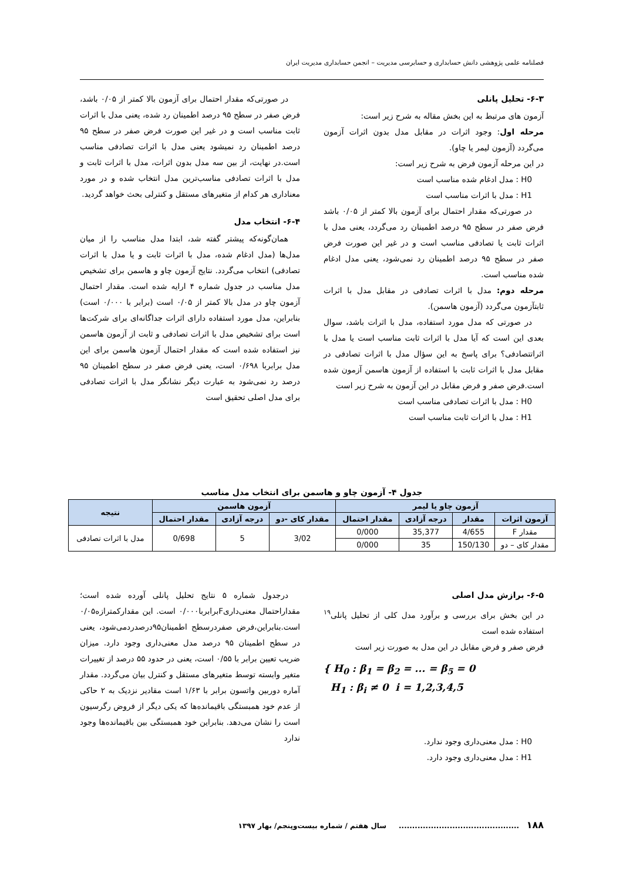فصلنامه علمی پژوهشی دانش حسابداری و حسابرسی مدیریت – انجمن حسابداری مدیریت ایران
۶-۳- تحلیل پانلی
آزمون های مرتبط به این بخش مقاله به شرح زیر است:
مرحله اول: وجود اثرات در مقابل مدل بدون اثرات آزمون می‌گردد (آزمون لیمر یا چاو).
در این مرحله آزمون فرض به شرح زیر است:
H0 : مدل ادغام شده مناسب است
H1 : مدل با اثرات مناسب است
در صورتی‌که مقدار احتمال برای آزمون بالا کمتر از ۰/۰۵ باشد فرض صفر در سطح ۹۵ درصد اطمینان رد می‌گردد، یعنی مدل با اثرات ثابت یا تصادفی مناسب است و در غیر این صورت فرض صفر در سطح ۹۵ درصد اطمینان رد نمی‌شود، یعنی مدل ادغام شده مناسب است.
مرحله دوم: مدل با اثرات تصادفی در مقابل مدل با اثرات ثابتآزمون می‌گردد (آزمون هاسمن).
در صورتی که مدل مورد استفاده، مدل با اثرات باشد، سوال بعدی این است که آیا مدل با اثرات ثابت مناسب است یا مدل با اثراتتصادفی؟ برای پاسخ به این سؤال مدل با اثرات تصادفی در مقابل مدل با اثرات ثابت با استفاده از آزمون هاسمن آزمون شده است.فرض صفر و فرض مقابل در این آزمون به شرح زیر است
H0 : مدل با اثرات تصادفی مناسب است
H1 : مدل با اثرات ثابت مناسب است
در صورتی‌که مقدار احتمال برای آزمون بالا کمتر از ۰/۰۵ باشد، فرض صفر در سطح ۹۵ درصد اطمینان رد شده، یعنی مدل با اثرات ثابت مناسب است و در غیر این صورت فرض صفر در سطح ۹۵ درصد اطمینان رد نمیشود یعنی مدل با اثرات تصادفی مناسب است.در نهایت، از بین سه مدل بدون اثرات، مدل با اثرات ثابت و مدل با اثرات تصادفی مناسب‌ترین مدل انتخاب شده و در مورد معناداری هر کدام از متغیرهای مستقل و کنترلی بحث خواهد گردید.
۶-۴- انتخاب مدل
همان‌گونه‌که پیشتر گفته شد، ابتدا مدل مناسب را از میان مدل‌ها (مدل ادغام شده، مدل با اثرات ثابت و یا مدل با اثرات تصادفی) انتخاب می‌گردد. نتایج آزمون چاو و هاسمن برای تشخیص مدل مناسب در جدول شماره ۴ ارایه شده است. مقدار احتمال آزمون چاو در مدل بالا کمتر از ۰/۰۵ است (برابر با ۰/۰۰۰ است) بنابراین، مدل مورد استفاده دارای اثرات جداگانه‌ای برای شرکت‌ها است برای تشخیص مدل با اثرات تصادفی و ثابت از آزمون هاسمن نیز استفاده شده است که مقدار احتمال آزمون هاسمن برای این مدل برابربا ۰/۶۹۸ است، یعنی فرض صفر در سطح اطمینان ۹۵ درصد رد نمی‌شود به عبارت دیگر نشانگر مدل با اثرات تصادفی برای مدل اصلی تحقیق است
جدول ۴- آزمون چاو و هاسمن برای انتخاب مدل مناسب
| آزمون چاو یا لیمر | | | | آزمون هاسمن | | | نتیجه |
| --- | --- | --- | --- | --- | --- | --- | --- |
| آزمون اثرات | مقدار | درجه آزادی | مقدار احتمال | مقدار کای -دو | درجه آزادی | مقدار احتمال | |
| مقدار F | 4/655 | 35,377 | 0/000 | 3/02 | 5 | 0/698 | مدل با اثرات تصادفی |
| مقدار کای – دو | 150/130 | 35 | 0/000 | | | | |
۶-۵- برازش مدل اصلی
در این بخش برای بررسی و برآورد مدل کلی از تحلیل پانلی<sup>۱۹</sup> استفاده شده است
فرض صفر و فرض مقابل در این مدل به صورت زیر است
{ H<sub>0</sub> : β<sub>1</sub> = β<sub>2</sub> = ... = β<sub>5</sub> = 0
H<sub>1</sub> : β<sub>i</sub> ≠ 0 i = 1,2,3,4,5
H0 : مدل معنی‌داری وجود ندارد.
H1 : مدل معنی‌داری وجود دارد.
درجدول شماره ۵ نتایج تحلیل پانلی آورده شده است؛مقداراحتمال معنی‌داریFبرابربا۰/۰۰۰ است. این مقدارکمترازه۰/۰۵ است.بنابراین،فرض صفردرسطح اطمینان۹۵درصدردمی‌شود، یعنی در سطح اطمینان ۹۵ درصد مدل معنی‌داری وجود دارد. میزان ضریب تعیین برابر با ۰/۵۵ است، یعنی در حدود ۵۵ درصد از تغییرات متغیر وابسته توسط متغیرهای مستقل و کنترل بیان می‌گردد. مقدار آماره دوربین واتسون برابر با ۱/۶۳ است مقادیر نزدیک به ۲ حاکی از عدم خود همبستگی باقیمانده‌ها که یکی دیگر از فروض رگرسیون است را نشان می‌دهد. بنابراین خود همبستگی بین باقیمانده‌ها وجود ندارد
۱۸۸ ............................................. سال هفتم / شماره بیست‌وپنجم/ بهار ۱۳۹۷